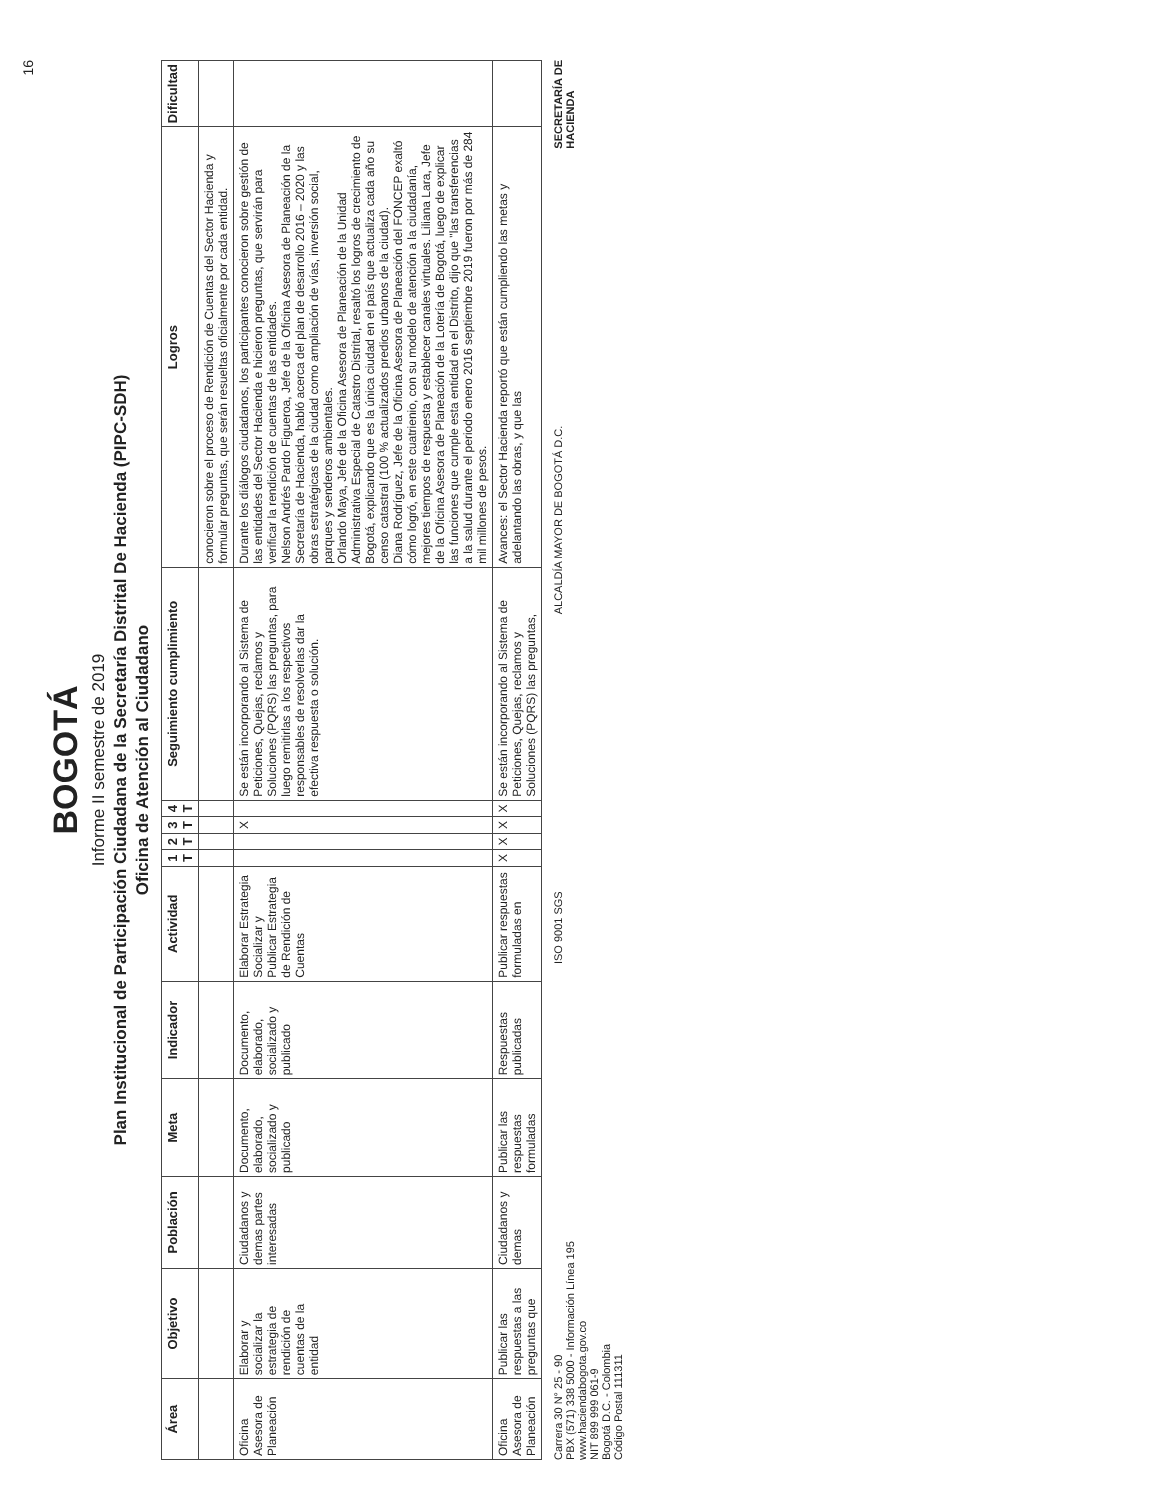16
BOGOTÁ
Informe II semestre de 2019
Plan Institucional de Participación Ciudadana de la Secretaría Distrital De Hacienda (PIPC-SDH)
Oficina de Atención al Ciudadano
| Área | Objetivo | Población | Meta | Indicador | Actividad | 1 T | 2 T | 3 T | 4 T | Seguimiento cumplimiento | Logros | Dificultad |
| --- | --- | --- | --- | --- | --- | --- | --- | --- | --- | --- | --- | --- |
| | | | | | | | | | | | conocieron sobre el proceso de Rendición de Cuentas del Sector Hacienda y formular preguntas, que serán resueltas oficialmente por cada entidad. | |
| Oficina Asesora de Planeación | Elaborar y socializar la estrategia de rendición de cuentas de la entidad | Ciudadanos y demas partes interesadas | Documento, elaborado, socializado y publicado | Documento, elaborado, socializado y publicado | Elaborar Estrategia Socializar y Publicar Estrategia de Rendición de Cuentas | | | X | | Se están incorporando al Sistema de Peticiones, Quejas, reclamos y Soluciones (PQRS) las preguntas, para luego remitirlas a los respectivos responsables de resolverlas dar la efectiva respuesta o solución. | Durante los diálogos ciudadanos, los participantes conocieron sobre gestión de las entidades del Sector Hacienda e hicieron preguntas, que servirán para verificar la rendición de cuentas de las entidades. Nelson Andrés Pardo Figueroa, Jefe de la Oficina Asesora de Planeación de la Secretaría de Hacienda, habló acerca del plan de desarrollo 2016 – 2020 y las obras estratégicas de la ciudad como ampliación de vías, inversión social, parques y senderos ambientales. Orlando Maya, Jefe de la Oficina Asesora de Planeación de la Unidad Administrativa Especial de Catastro Distrital, resaltó los logros de crecimiento de Bogotá, explicando que es la única ciudad en el país que actualiza cada año su censo catastral (100 % actualizados predios urbanos de la ciudad). Diana Rodríguez, Jefe de la Oficina Asesora de Planeación del FONCEP exaltó cómo logró, en este cuatrienio, con su modelo de atención a la ciudadanía, mejores tiempos de respuesta y establecer canales virtuales. Liliana Lara, Jefe de la Oficina Asesora de Planeación de la Lotería de Bogotá, luego de explicar las funciones que cumple esta entidad en el Distrito, dijo que "las transferencias a la salud durante el periodo enero 2016 septiembre 2019 fueron por más de 284 mil millones de pesos. | |
| Oficina Asesora de Planeación | Publicar las respuestas a las preguntas que | Ciudadanos y demas | Publicar las respuestas formuladas | Respuestas publicadas | Publicar respuestas formuladas en | X | X | X | X | Se están incorporando al Sistema de Peticiones, Quejas, reclamos y Soluciones (PQRS) las preguntas, | Avances: el Sector Hacienda reportó que están cumpliendo las metas y adelantando las obras, y que las | |
Carrera 30 N° 25 - 90
PBX (571) 338 5000 - Información Línea 195
www.haciendabogota.gov.co
NIT 899 999 061-9
Bogotá D.C. - Colombia
Código Postal 111311
ISO 9001 SGS
ALCALDÍA MAYOR DE BOGOTÁ D.C.
SECRETARÍA DE
HACIENDA